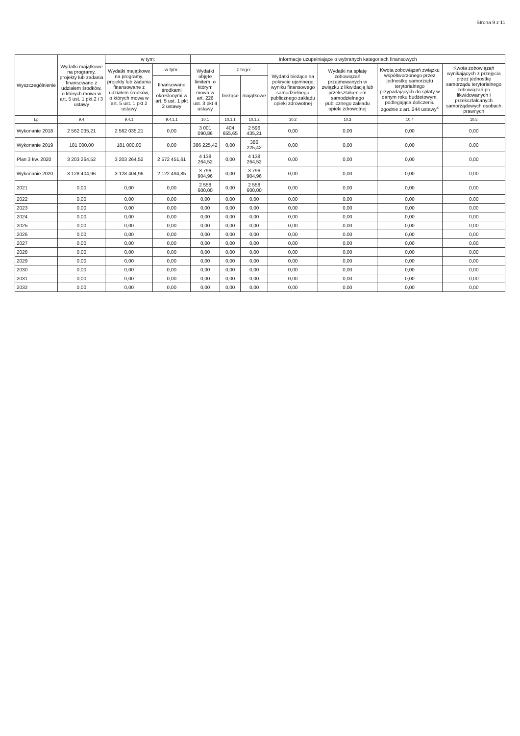Strona 9 z 11
| Wyszczególnienie | Wydatki majątkowe na programy, projekty lub zadania finansowane z udziałem środków, o których mowa w art. 5 ust. 1 pkt 2 i 3 ustawy | w tym: | | Informacje uzupełniające o wybranych kategoriach finansowych | | | | | | |
| --- | --- | --- | --- | --- | --- | --- | --- | --- | --- | --- |
| | | Wydatki majątkowe na programy, projekty lub zadania finansowane z udziałem środków, o których mowa w art. 5 ust. 1 pkt 2 ustawy | w tym: | Wydatki objęte limitem, o którym mowa w art. 226 ust. 3 pkt 4 ustawy | z tego: | | Wydatki bieżące na pokrycie ujemnego wyniku finansowego samodzielnego publicznego zakładu opieki zdrowotnej | Wydatki na spłatę zobowiązań przejmowanych w związku z likwidacją lub przekształceniem samodzielnego publicznego zakładu opieki zdrowotnej | Kwota zobowiązań związku współtworzonego przez jednostkę samorządu terytorialnego przypadających do spłaty w danym roku budżetowym, podlegająca doliczeniu zgodnie z art. 244 ustawy<sup>x</sup> | Kwota zobowiązań wynikających z przejęcia przez jednostkę samorządu terytorialnego zobowiązań po likwidowanych i przekształcanych samorządowych osobach prawnych |
| | | | finansowane środkami określonymi w art. 5 ust. 1 pkt 2 ustawy | | bieżące | majątkowe | | | | |
| Lp | 9.4 | 9.4.1 | 9.4.1.1 | 10.1 | 10.1.1 | 10.1.2 | 10.2 | 10.3 | 10.4 | 10.5 |
| Wykonanie 2018 | 2 562 035,21 | 2 562 035,21 | 0,00 | 3 001 090,86 | 404 655,65 | 2 596 435,21 | 0,00 | 0,00 | 0,00 | 0,00 |
| Wykonanie 2019 | 181 000,00 | 181 000,00 | 0,00 | 386 225,42 | 0,00 | 386 225,42 | 0,00 | 0,00 | 0,00 | 0,00 |
| Plan 3 kw. 2020 | 3 203 264,52 | 3 203 264,52 | 2 572 451,61 | 4 138 264,52 | 0,00 | 4 138 264,52 | 0,00 | 0,00 | 0,00 | 0,00 |
| Wykonanie 2020 | 3 128 404,96 | 3 128 404,96 | 2 122 494,85 | 3 796 904,96 | 0,00 | 3 796 904,96 | 0,00 | 0,00 | 0,00 | 0,00 |
| 2021 | 0,00 | 0,00 | 0,00 | 2 558 600,00 | 0,00 | 2 558 600,00 | 0,00 | 0,00 | 0,00 | 0,00 |
| 2022 | 0,00 | 0,00 | 0,00 | 0,00 | 0,00 | 0,00 | 0,00 | 0,00 | 0,00 | 0,00 |
| 2023 | 0,00 | 0,00 | 0,00 | 0,00 | 0,00 | 0,00 | 0,00 | 0,00 | 0,00 | 0,00 |
| 2024 | 0,00 | 0,00 | 0,00 | 0,00 | 0,00 | 0,00 | 0,00 | 0,00 | 0,00 | 0,00 |
| 2025 | 0,00 | 0,00 | 0,00 | 0,00 | 0,00 | 0,00 | 0,00 | 0,00 | 0,00 | 0,00 |
| 2026 | 0,00 | 0,00 | 0,00 | 0,00 | 0,00 | 0,00 | 0,00 | 0,00 | 0,00 | 0,00 |
| 2027 | 0,00 | 0,00 | 0,00 | 0,00 | 0,00 | 0,00 | 0,00 | 0,00 | 0,00 | 0,00 |
| 2028 | 0,00 | 0,00 | 0,00 | 0,00 | 0,00 | 0,00 | 0,00 | 0,00 | 0,00 | 0,00 |
| 2029 | 0,00 | 0,00 | 0,00 | 0,00 | 0,00 | 0,00 | 0,00 | 0,00 | 0,00 | 0,00 |
| 2030 | 0,00 | 0,00 | 0,00 | 0,00 | 0,00 | 0,00 | 0,00 | 0,00 | 0,00 | 0,00 |
| 2031 | 0,00 | 0,00 | 0,00 | 0,00 | 0,00 | 0,00 | 0,00 | 0,00 | 0,00 | 0,00 |
| 2032 | 0,00 | 0,00 | 0,00 | 0,00 | 0,00 | 0,00 | 0,00 | 0,00 | 0,00 | 0,00 |